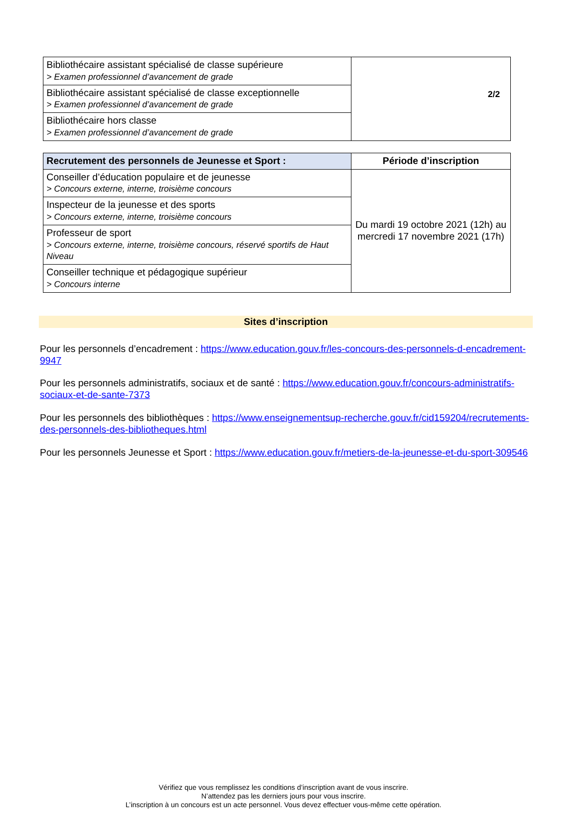2/2
| Bibliothécaire assistant spécialisé de classe supérieure > Examen professionnel d’avancement de grade | |
| Bibliothécaire assistant spécialisé de classe exceptionnelle > Examen professionnel d’avancement de grade | |
| Bibliothécaire hors classe > Examen professionnel d’avancement de grade | |
| Recrutement des personnels de Jeunesse et Sport : | Période d’inscription |
| --- | --- |
| Conseiller d’éducation populaire et de jeunesse > Concours externe, interne, troisième concours | Du mardi 19 octobre 2021 (12h) au mercredi 17 novembre 2021 (17h) |
| Inspecteur de la jeunesse et des sports > Concours externe, interne, troisième concours | |
| Professeur de sport > Concours externe, interne, troisième concours, réservé sportifs de Haut Niveau | |
| Conseiller technique et pédagogique supérieur > Concours interne | |
Sites d’inscription
Pour les personnels d’encadrement : https://www.education.gouv.fr/les-concours-des-personnels-d-encadrement-9947
Pour les personnels administratifs, sociaux et de santé : https://www.education.gouv.fr/concours-administratifs-sociaux-et-de-sante-7373
Pour les personnels des bibliothèques : https://www.enseignementsup-recherche.gouv.fr/cid159204/recrutements-des-personnels-des-bibliotheques.html
Pour les personnels Jeunesse et Sport : https://www.education.gouv.fr/metiers-de-la-jeunesse-et-du-sport-309546
Vérifiez que vous remplissez les conditions d’inscription avant de vous inscrire.
N’attendez pas les derniers jours pour vous inscrire.
L’inscription à un concours est un acte personnel. Vous devez effectuer vous-même cette opération.